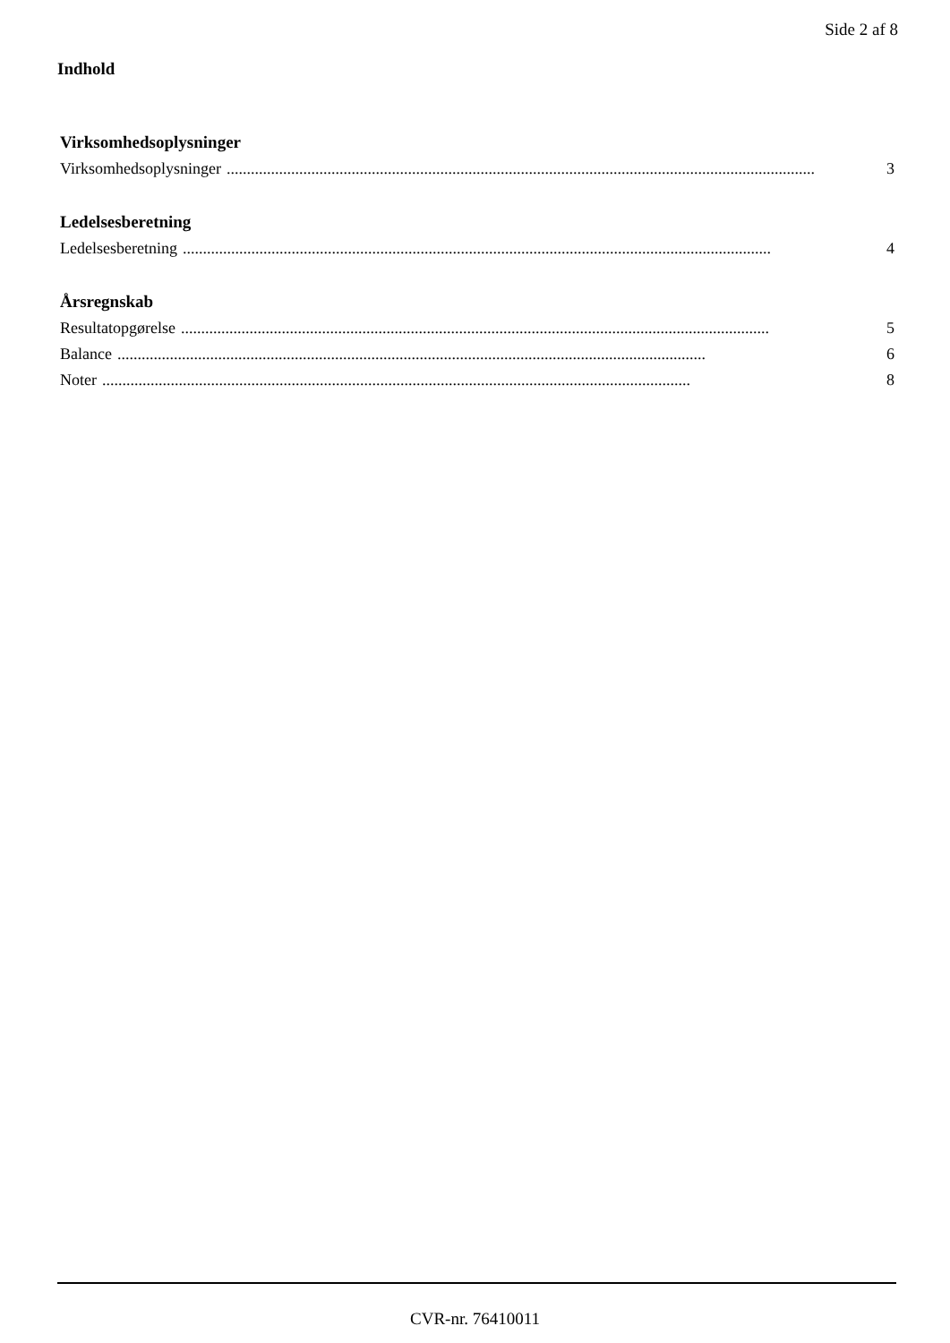Side 2 af 8
Indhold
Virksomhedsoplysninger
Virksomhedsoplysninger.................................................................................................................................................. 3
Ledelsesberetning
Ledelsesberetning.................................................................................................................................................. 4
Årsregnskab
Resultatopgørelse.................................................................................................................................................. 5
Balance.................................................................................................................................................. 6
Noter.................................................................................................................................................. 8
CVR-nr. 76410011